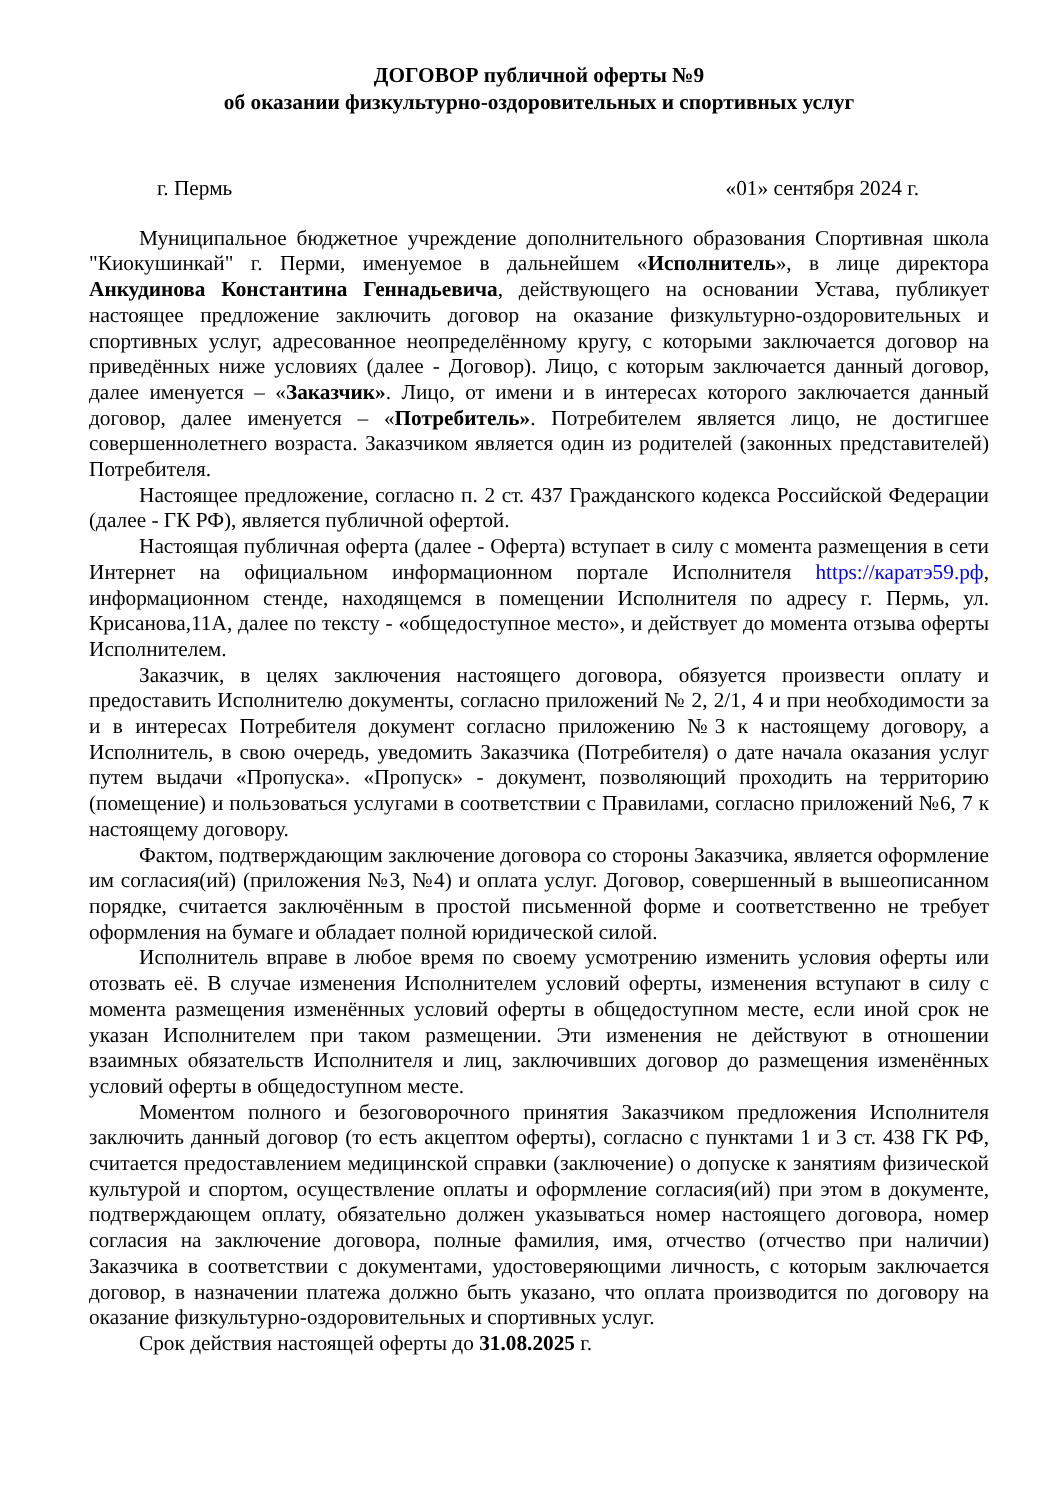ДОГОВОР публичной оферты №9
об оказании физкультурно-оздоровительных и спортивных услуг
г. Пермь «01» сентября 2024 г.
Муниципальное бюджетное учреждение дополнительного образования Спортивная школа "Киокушинкай" г. Перми, именуемое в дальнейшем «Исполнитель», в лице директора Анкудинова Константина Геннадьевича, действующего на основании Устава, публикует настоящее предложение заключить договор на оказание физкультурно-оздоровительных и спортивных услуг, адресованное неопределённому кругу, с которыми заключается договор на приведённых ниже условиях (далее - Договор). Лицо, с которым заключается данный договор, далее именуется – «Заказчик». Лицо, от имени и в интересах которого заключается данный договор, далее именуется – «Потребитель». Потребителем является лицо, не достигшее совершеннолетнего возраста. Заказчиком является один из родителей (законных представителей) Потребителя.
Настоящее предложение, согласно п. 2 ст. 437 Гражданского кодекса Российской Федерации (далее - ГК РФ), является публичной офертой.
Настоящая публичная оферта (далее - Оферта) вступает в силу с момента размещения в сети Интернет на официальном информационном портале Исполнителя https://каратэ59.рф, информационном стенде, находящемся в помещении Исполнителя по адресу г. Пермь, ул. Крисанова,11А, далее по тексту - «общедоступное место», и действует до момента отзыва оферты Исполнителем.
Заказчик, в целях заключения настоящего договора, обязуется произвести оплату и предоставить Исполнителю документы, согласно приложений № 2, 2/1, 4 и при необходимости за и в интересах Потребителя документ согласно приложению №3 к настоящему договору, а Исполнитель, в свою очередь, уведомить Заказчика (Потребителя) о дате начала оказания услуг путем выдачи «Пропуска». «Пропуск» - документ, позволяющий проходить на территорию (помещение) и пользоваться услугами в соответствии с Правилами, согласно приложений №6, 7 к настоящему договору.
Фактом, подтверждающим заключение договора со стороны Заказчика, является оформление им согласия(ий) (приложения №3, №4) и оплата услуг. Договор, совершенный в вышеописанном порядке, считается заключённым в простой письменной форме и соответственно не требует оформления на бумаге и обладает полной юридической силой.
Исполнитель вправе в любое время по своему усмотрению изменить условия оферты или отозвать её. В случае изменения Исполнителем условий оферты, изменения вступают в силу с момента размещения изменённых условий оферты в общедоступном месте, если иной срок не указан Исполнителем при таком размещении. Эти изменения не действуют в отношении взаимных обязательств Исполнителя и лиц, заключивших договор до размещения изменённых условий оферты в общедоступном месте.
Моментом полного и безоговорочного принятия Заказчиком предложения Исполнителя заключить данный договор (то есть акцептом оферты), согласно с пунктами 1 и 3 ст. 438 ГК РФ, считается предоставлением медицинской справки (заключение) о допуске к занятиям физической культурой и спортом, осуществление оплаты и оформление согласия(ий) при этом в документе, подтверждающем оплату, обязательно должен указываться номер настоящего договора, номер согласия на заключение договора, полные фамилия, имя, отчество (отчество при наличии) Заказчика в соответствии с документами, удостоверяющими личность, с которым заключается договор, в назначении платежа должно быть указано, что оплата производится по договору на оказание физкультурно-оздоровительных и спортивных услуг.
Срок действия настоящей оферты до 31.08.2025 г.